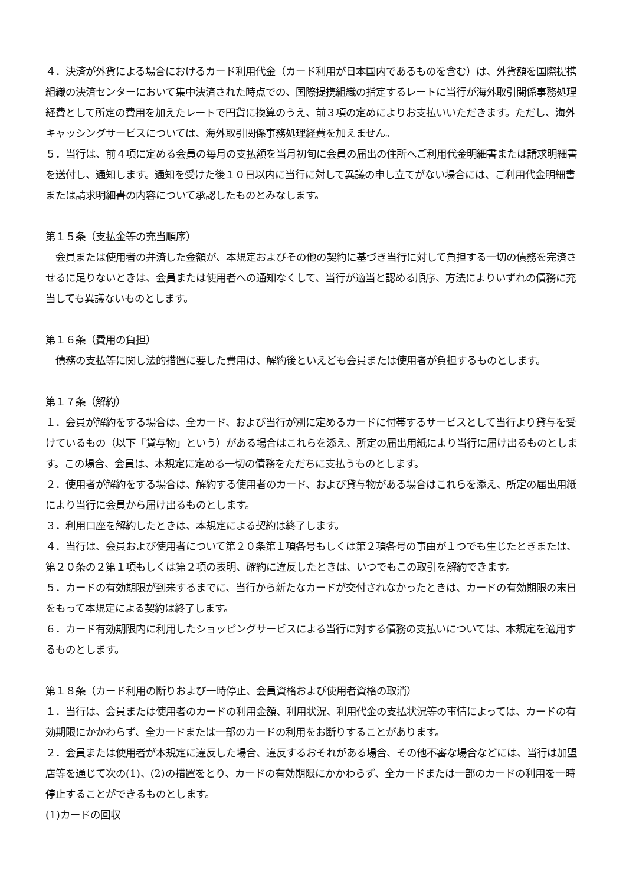４．決済が外貨による場合におけるカード利用代金（カード利用が日本国内であるものを含む）は、外貨額を国際提携組織の決済センターにおいて集中決済された時点での、国際提携組織の指定するレートに当行が海外取引関係事務処理経費として所定の費用を加えたレートで円貨に換算のうえ、前３項の定めによりお支払いいただきます。ただし、海外キャッシングサービスについては、海外取引関係事務処理経費を加えません。
５．当行は、前４項に定める会員の毎月の支払額を当月初旬に会員の届出の住所へご利用代金明細書または請求明細書を送付し、通知します。通知を受けた後１０日以内に当行に対して異議の申し立てがない場合には、ご利用代金明細書または請求明細書の内容について承認したものとみなします。
第１５条（支払金等の充当順序）
　会員または使用者の弁済した金額が、本規定およびその他の契約に基づき当行に対して負担する一切の債務を完済させるに足りないときは、会員または使用者への通知なくして、当行が適当と認める順序、方法によりいずれの債務に充当しても異議ないものとします。
第１６条（費用の負担）
　債務の支払等に関し法的措置に要した費用は、解約後といえども会員または使用者が負担するものとします。
第１７条（解約）
１．会員が解約をする場合は、全カード、および当行が別に定めるカードに付帯するサービスとして当行より貸与を受けているもの（以下「貸与物」という）がある場合はこれらを添え、所定の届出用紙により当行に届け出るものとします。この場合、会員は、本規定に定める一切の債務をただちに支払うものとします。
２．使用者が解約をする場合は、解約する使用者のカード、および貸与物がある場合はこれらを添え、所定の届出用紙により当行に会員から届け出るものとします。
３．利用口座を解約したときは、本規定による契約は終了します。
４．当行は、会員および使用者について第２０条第１項各号もしくは第２項各号の事由が１つでも生じたときまたは、第２０条の２第１項もしくは第２項の表明、確約に違反したときは、いつでもこの取引を解約できます。
５．カードの有効期限が到来するまでに、当行から新たなカードが交付されなかったときは、カードの有効期限の末日をもって本規定による契約は終了します。
６．カード有効期限内に利用したショッピングサービスによる当行に対する債務の支払いについては、本規定を適用するものとします。
第１８条（カード利用の断りおよび一時停止、会員資格および使用者資格の取消）
１．当行は、会員または使用者のカードの利用金額、利用状況、利用代金の支払状況等の事情によっては、カードの有効期限にかかわらず、全カードまたは一部のカードの利用をお断りすることがあります。
２．会員または使用者が本規定に違反した場合、違反するおそれがある場合、その他不審な場合などには、当行は加盟店等を通じて次の(1)、(2)の措置をとり、カードの有効期限にかかわらず、全カードまたは一部のカードの利用を一時停止することができるものとします。
(1)カードの回収